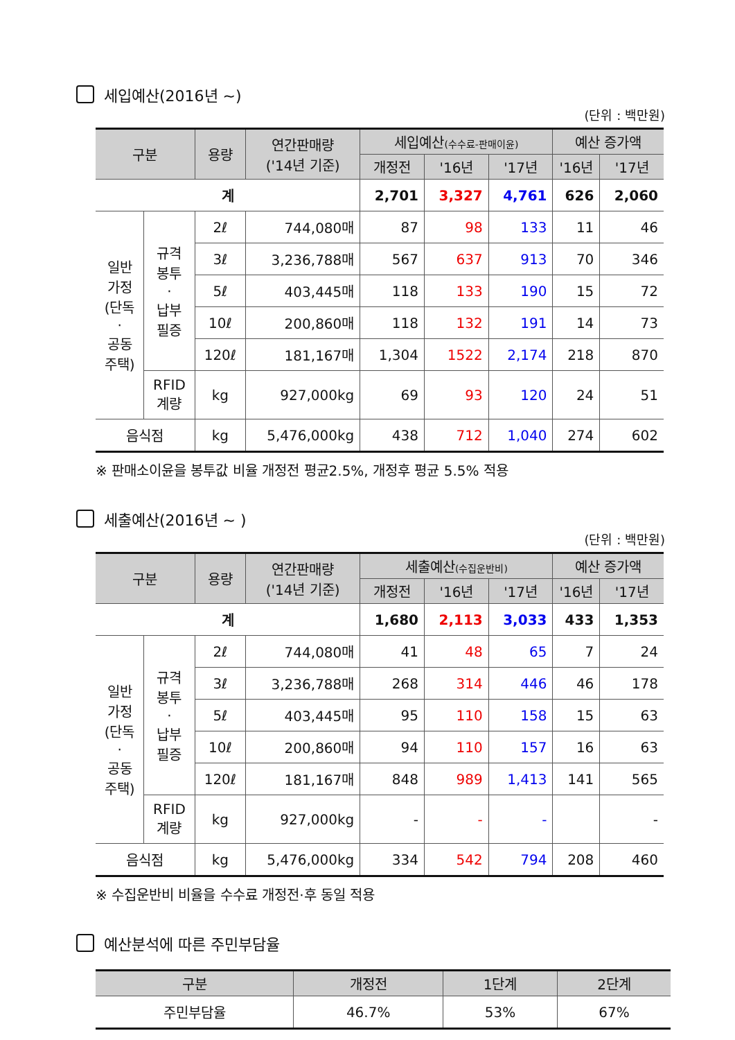세입예산(2016년 ~)
(단위 : 백만원)
| 구분 | | 용량 | 연간판매량 ('14년 기준) | 세입예산 (수수료-판매이윤) | | | 예산 증가액 | |
| --- | --- | --- | --- | --- | --- | --- | --- | --- |
| | | | | 개정전 | '16년 | '17년 | '16년 | '17년 |
| 계 | | | | 2,701 | 3,327 | 4,761 | 626 | 2,060 |
| 일반 가정 (단독 · 공동 주택) | 규격 봉투 · 납부 필증 | 2ℓ | 744,080매 | 87 | 98 | 133 | 11 | 46 |
| | | 3ℓ | 3,236,788매 | 567 | 637 | 913 | 70 | 346 |
| | | 5ℓ | 403,445매 | 118 | 133 | 190 | 15 | 72 |
| | | 10ℓ | 200,860매 | 118 | 132 | 191 | 14 | 73 |
| | | 120ℓ | 181,167매 | 1,304 | 1522 | 2,174 | 218 | 870 |
| | RFID 계량 | kg | 927,000kg | 69 | 93 | 120 | 24 | 51 |
| 음식점 | | kg | 5,476,000kg | 438 | 712 | 1,040 | 274 | 602 |
※ 판매소이윤을 봉투값 비율 개정전 평균2.5%, 개정후 평균 5.5% 적용
세출예산(2016년 ~ )
(단위 : 백만원)
| 구분 | | 용량 | 연간판매량 ('14년 기준) | 세출예산 (수집운반비) | | | 예산 증가액 | |
| --- | --- | --- | --- | --- | --- | --- | --- | --- |
| | | | | 개정전 | '16년 | '17년 | '16년 | '17년 |
| 계 | | | | 1,680 | 2,113 | 3,033 | 433 | 1,353 |
| 일반 가정 (단독 · 공동 주택) | 규격 봉투 · 납부 필증 | 2ℓ | 744,080매 | 41 | 48 | 65 | 7 | 24 |
| | | 3ℓ | 3,236,788매 | 268 | 314 | 446 | 46 | 178 |
| | | 5ℓ | 403,445매 | 95 | 110 | 158 | 15 | 63 |
| | | 10ℓ | 200,860매 | 94 | 110 | 157 | 16 | 63 |
| | | 120ℓ | 181,167매 | 848 | 989 | 1,413 | 141 | 565 |
| | RFID 계량 | kg | 927,000kg | - | - | - | | - |
| 음식점 | | kg | 5,476,000kg | 334 | 542 | 794 | 208 | 460 |
※ 수집운반비 비율을 수수료 개정전·후 동일 적용
예산분석에 따른 주민부담율
| 구분 | 개정전 | 1단계 | 2단계 |
| --- | --- | --- | --- |
| 주민부담율 | 46.7% | 53% | 67% |